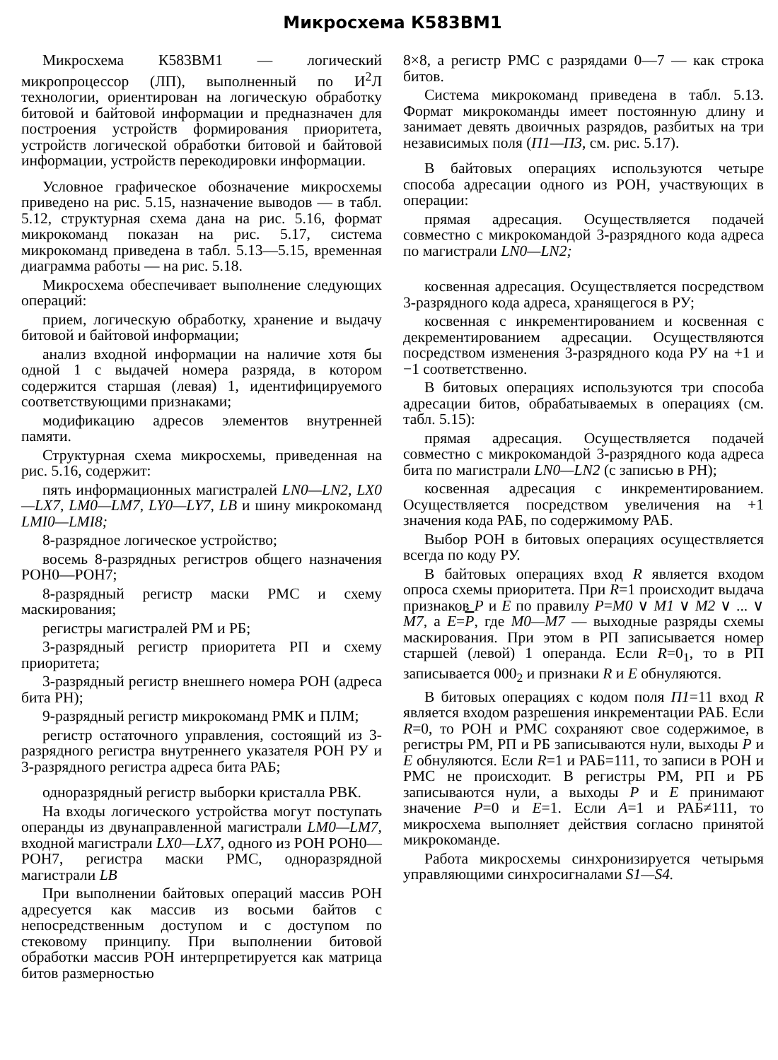Микросхема К583ВМ1
Микросхема К583ВМ1 — логический микропроцессор (ЛП), выполненный по И<sup>2</sup>Л технологии, ориентирован на логическую обработку битовой и байтовой информации и предназначен для построения устройств формирования приоритета, устройств логической обработки битовой и байтовой информации, устройств перекодировки информации.
Условное графическое обозначение микросхемы приведено на рис. 5.15, назначение выводов — в табл. 5.12, структурная схема дана на рис. 5.16, формат микрокоманд показан на рис. 5.17, система микрокоманд приведена в табл. 5.13—5.15, временная диаграмма работы — на рис. 5.18.
Микросхема обеспечивает выполнение следующих операций:
прием, логическую обработку, хранение и выдачу битовой и байтовой информации;
анализ входной информации на наличие хотя бы одной 1 с выдачей номера разряда, в котором содержится старшая (левая) 1, идентифицируемого соответствующими признаками;
модификацию адресов элементов внутренней памяти.
Структурная схема микросхемы, приведенная на рис. 5.16, содержит:
пять информационных магистралей LN0—LN2, LX0—LX7, LM0—LM7, LY0—LY7, LB и шину микрокоманд LMI0—LMI8;
8-разрядное логическое устройство;
восемь 8-разрядных регистров общего назначения РОН0—РОН7;
8-разрядный регистр маски РМС и схему маскирования;
регистры магистралей РМ и РБ;
3-разрядный регистр приоритета РП и схему приоритета;
3-разрядный регистр внешнего номера РОН (адреса бита РН);
9-разрядный регистр микрокоманд РМК и ПЛМ;
регистр остаточного управления, состоящий из 3-разрядного регистра внутреннего указателя РОН РУ и 3-разрядного регистра адреса бита РАБ;
одноразрядный регистр выборки кристалла РВК.
На входы логического устройства могут поступать операнды из двунаправленной магистрали LM0—LM7, входной магистрали LX0—LX7, одного из РОН РОН0—РОН7, регистра маски РМС, одноразрядной магистрали LB
При выполнении байтовых операций массив РОН адресуется как массив из восьми байтов с непосредственным доступом и с доступом по стековому принципу. При выполнении битовой обработки массив РОН интерпретируется как матрица битов размерностью
8×8, а регистр РМС с разрядами 0—7 — как строка битов.
Система микрокоманд приведена в табл. 5.13. Формат микрокоманды имеет постоянную длину и занимает девять двоичных разрядов, разбитых на три независимых поля (П1—П3, см. рис. 5.17).
В байтовых операциях используются четыре способа адресации одного из РОН, участвующих в операции:
прямая адресация. Осуществляется подачей совместно с микрокомандой 3-разрядного кода адреса по магистрали LN0—LN2;
косвенная адресация. Осуществляется посредством 3-разрядного кода адреса, хранящегося в РУ;
косвенная с инкрементированием и косвенная с декрементированием адресации. Осуществляются посредством изменения 3-разрядного кода РУ на +1 и −1 соответственно.
В битовых операциях используются три способа адресации битов, обрабатываемых в операциях (см. табл. 5.15):
прямая адресация. Осуществляется подачей совместно с микрокомандой 3-разрядного кода адреса бита по магистрали LN0—LN2 (с записью в РН);
косвенная адресация с инкрементированием. Осуществляется посредством увеличения на +1 значения кода РАБ, по содержимому РАБ.
Выбор РОН в битовых операциях осуществляется всегда по коду РУ.
В байтовых операциях вход R является входом опроса схемы приоритета. При R=1 происходит выдача признаков P и E по правилу P=M0 ∨ M1 ∨ M2 ∨ ... ∨ M7, а E=P, где M0—M7 — выходные разряды схемы маскирования. При этом в РП записывается номер старшей (левой) 1 операнда. Если R=0<sub>1</sub>, то в РП записывается 000<sub>2</sub> и признаки R и E обнуляются.
В битовых операциях с кодом поля П1=11 вход R является входом разрешения инкрементации РАБ. Если R=0, то РОН и РМС сохраняют свое содержимое, в регистры РМ, РП и РБ записываются нули, выходы P и E обнуляются. Если R=1 и РАБ=111, то записи в РОН и РМС не происходит. В регистры РМ, РП и РБ записываются нули, а выходы P и E принимают значение P=0 и E=1. Если A=1 и РАБ≠111, то микросхема выполняет действия согласно принятой микрокоманде.
Работа микросхемы синхронизируется четырьмя управляющими синхросигналами S1—S4.